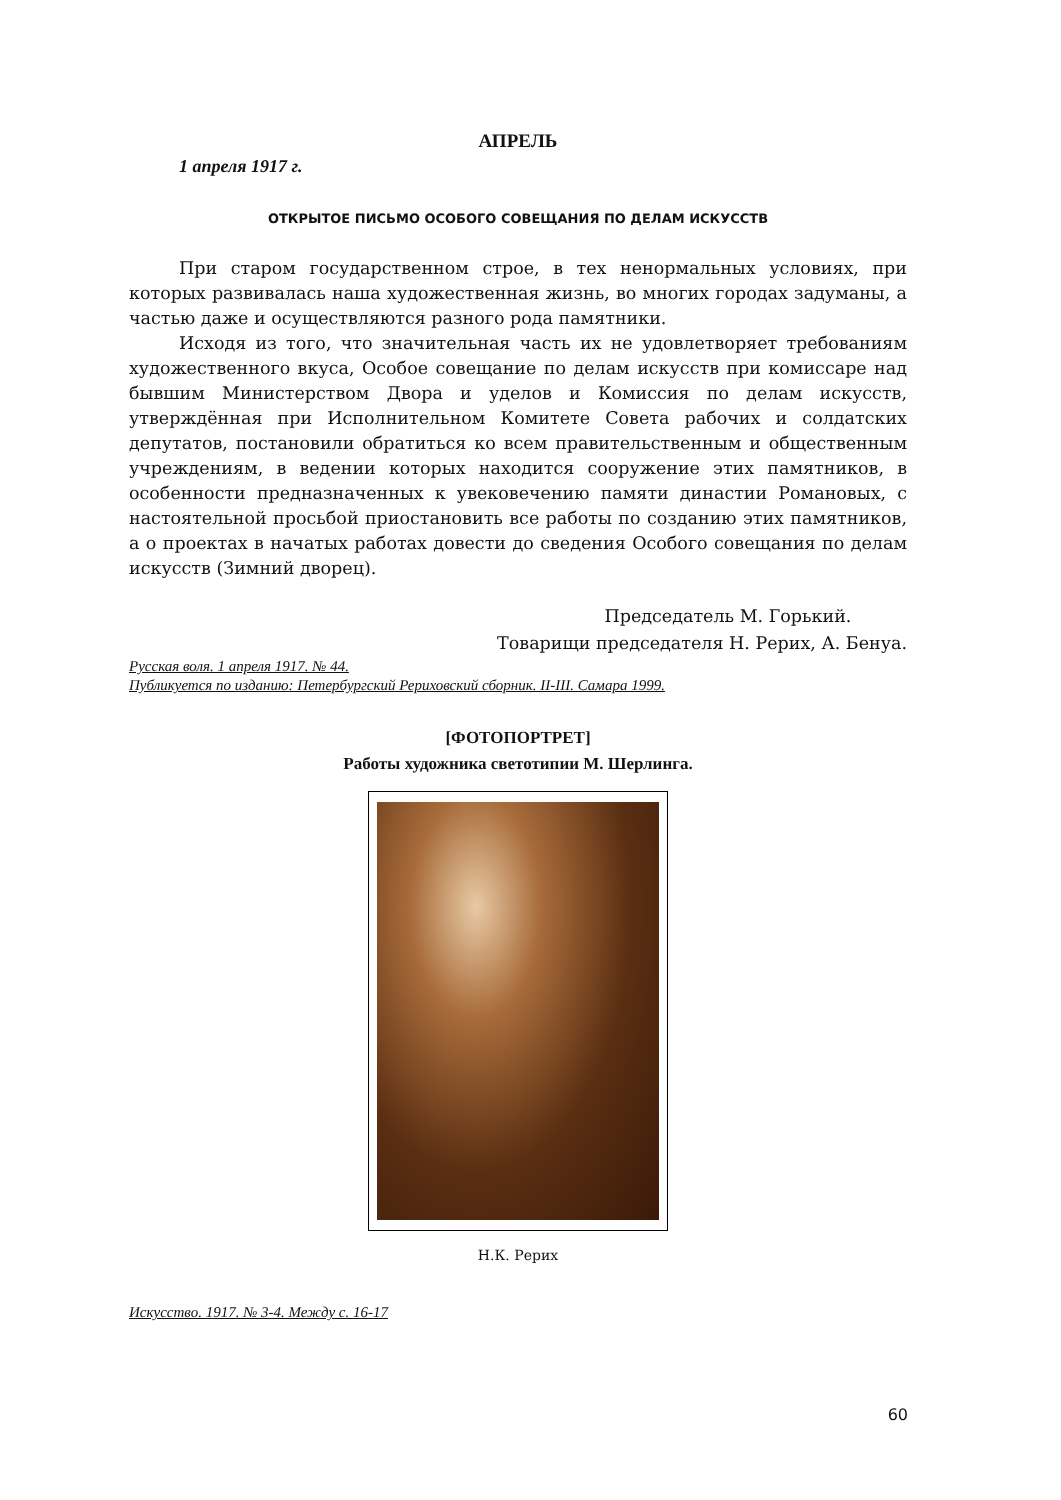АПРЕЛЬ
1 апреля 1917 г.
ОТКРЫТОЕ ПИСЬМО ОСОБОГО СОВЕЩАНИЯ ПО ДЕЛАМ ИСКУССТВ
При старом государственном строе, в тех ненормальных условиях, при которых развивалась наша художественная жизнь, во многих городах задуманы, а частью даже и осуществляются разного рода памятники.
Исходя из того, что значительная часть их не удовлетворяет требованиям художественного вкуса, Особое совещание по делам искусств при комиссаре над бывшим Министерством Двора и уделов и Комиссия по делам искусств, утверждённая при Исполнительном Комитете Совета рабочих и солдатских депутатов, постановили обратиться ко всем правительственным и общественным учреждениям, в ведении которых находится сооружение этих памятников, в особенности предназначенных к увековечению памяти династии Романовых, с настоятельной просьбой приостановить все работы по созданию этих памятников, а о проектах в начатых работах довести до сведения Особого совещания по делам искусств (Зимний дворец).
Председатель М. Горький.
Товарищи председателя Н. Рерих, А. Бенуа.
Русская воля. 1 апреля 1917. № 44.
Публикуется по изданию: Петербургский Рериховский сборник. II-III. Самара 1999.
[ФОТОПОРТРЕТ]
Работы художника светотипии М. Шерлинга.
Н.К. Рерих
Искусство. 1917. № 3-4. Между с. 16-17
60